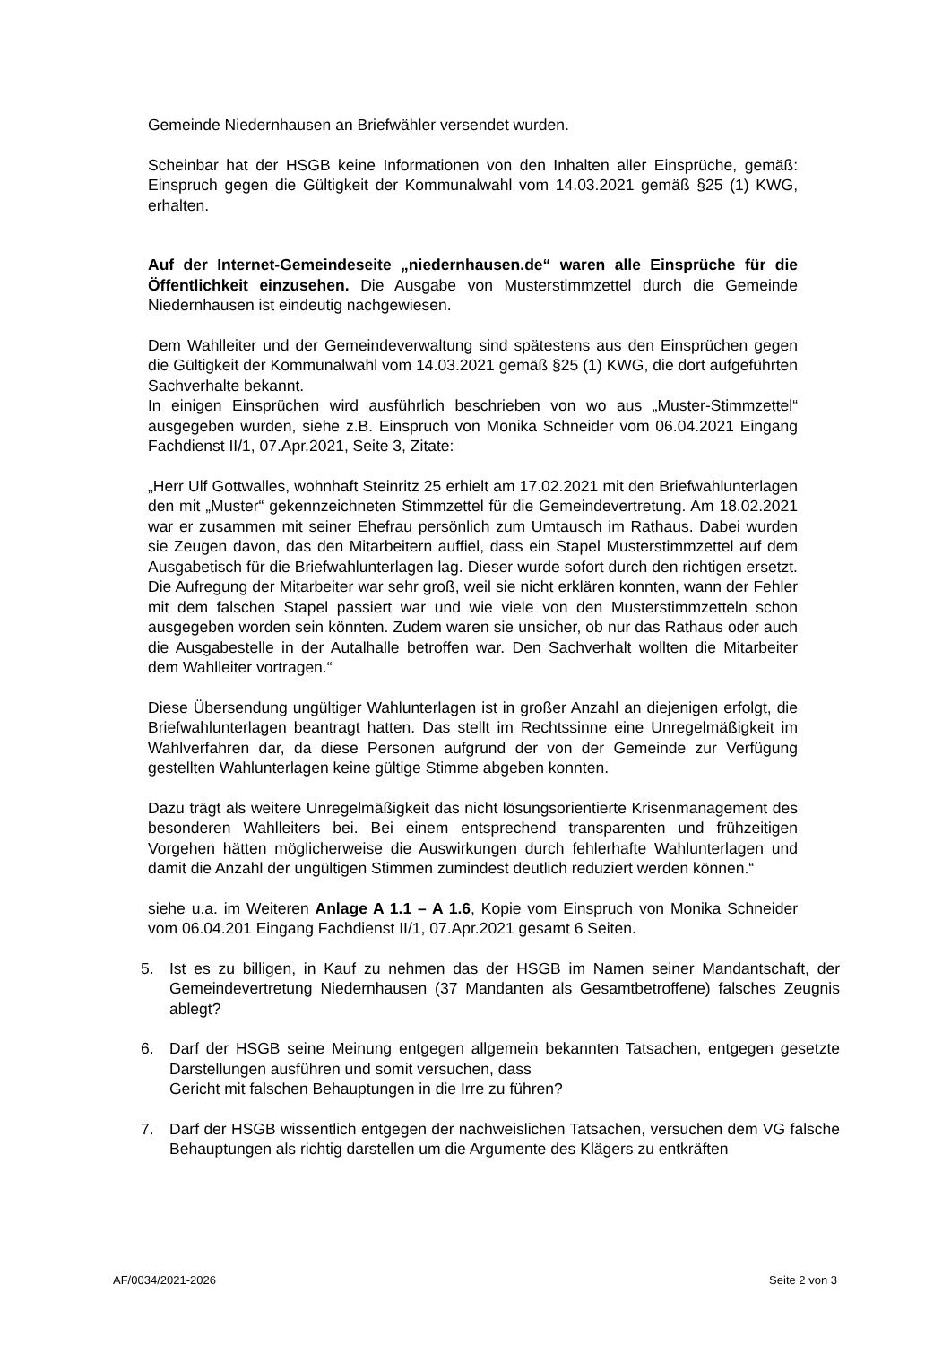Gemeinde Niedernhausen an Briefwähler versendet wurden.
Scheinbar hat der HSGB keine Informationen von den Inhalten aller Einsprüche, gemäß: Einspruch gegen die Gültigkeit der Kommunalwahl vom 14.03.2021 gemäß §25 (1) KWG, erhalten.
Auf der Internet-Gemeindeseite „niedernhausen.de“ waren alle Einsprüche für die Öffentlichkeit einzusehen. Die Ausgabe von Musterstimmzettel durch die Gemeinde Niedernhausen ist eindeutig nachgewiesen.
Dem Wahlleiter und der Gemeindeverwaltung sind spätestens aus den Einsprüchen gegen die Gültigkeit der Kommunalwahl vom 14.03.2021 gemäß §25 (1) KWG, die dort aufgeführten Sachverhalte bekannt.
In einigen Einsprüchen wird ausführlich beschrieben von wo aus „Muster-Stimmzettel“ ausgegeben wurden, siehe z.B. Einspruch von Monika Schneider vom 06.04.2021 Eingang Fachdienst II/1, 07.Apr.2021, Seite 3, Zitate:
„Herr Ulf Gottwalles, wohnhaft Steinritz 25 erhielt am 17.02.2021 mit den Briefwahlunterlagen den mit „Muster“ gekennzeichneten Stimmzettel für die Gemeindevertretung. Am 18.02.2021 war er zusammen mit seiner Ehefrau persönlich zum Umtausch im Rathaus. Dabei wurden sie Zeugen davon, das den Mitarbeitern auffiel, dass ein Stapel Musterstimmzettel auf dem Ausgabetisch für die Briefwahlunterlagen lag. Dieser wurde sofort durch den richtigen ersetzt. Die Aufregung der Mitarbeiter war sehr groß, weil sie nicht erklären konnten, wann der Fehler mit dem falschen Stapel passiert war und wie viele von den Musterstimmzetteln schon ausgegeben worden sein könnten. Zudem waren sie unsicher, ob nur das Rathaus oder auch die Ausgabestelle in der Autalhalle betroffen war. Den Sachverhalt wollten die Mitarbeiter dem Wahlleiter vortragen.“
Diese Übersendung ungültiger Wahlunterlagen ist in großer Anzahl an diejenigen erfolgt, die Briefwahlunterlagen beantragt hatten. Das stellt im Rechtssinne eine Unregelmäßigkeit im Wahlverfahren dar, da diese Personen aufgrund der von der Gemeinde zur Verfügung gestellten Wahlunterlagen keine gültige Stimme abgeben konnten.
Dazu trägt als weitere Unregelmäßigkeit das nicht lösungsorientierte Krisenmanagement des besonderen Wahlleiters bei. Bei einem entsprechend transparenten und frühzeitigen Vorgehen hätten möglicherweise die Auswirkungen durch fehlerhafte Wahlunterlagen und damit die Anzahl der ungültigen Stimmen zumindest deutlich reduziert werden können.“
siehe u.a. im Weiteren Anlage A 1.1 – A 1.6, Kopie vom Einspruch von Monika Schneider vom 06.04.201 Eingang Fachdienst II/1, 07.Apr.2021 gesamt 6 Seiten.
5. Ist es zu billigen, in Kauf zu nehmen das der HSGB im Namen seiner Mandantschaft, der Gemeindevertretung Niedernhausen (37 Mandanten als Gesamtbetroffene) falsches Zeugnis ablegt?
6. Darf der HSGB seine Meinung entgegen allgemein bekannten Tatsachen, entgegen gesetzte Darstellungen ausführen und somit versuchen, dass
Gericht mit falschen Behauptungen in die Irre zu führen?
7. Darf der HSGB wissentlich entgegen der nachweislichen Tatsachen, versuchen dem VG falsche Behauptungen als richtig darstellen um die Argumente des Klägers zu entkräften
AF/0034/2021-2026 Seite 2 von 3